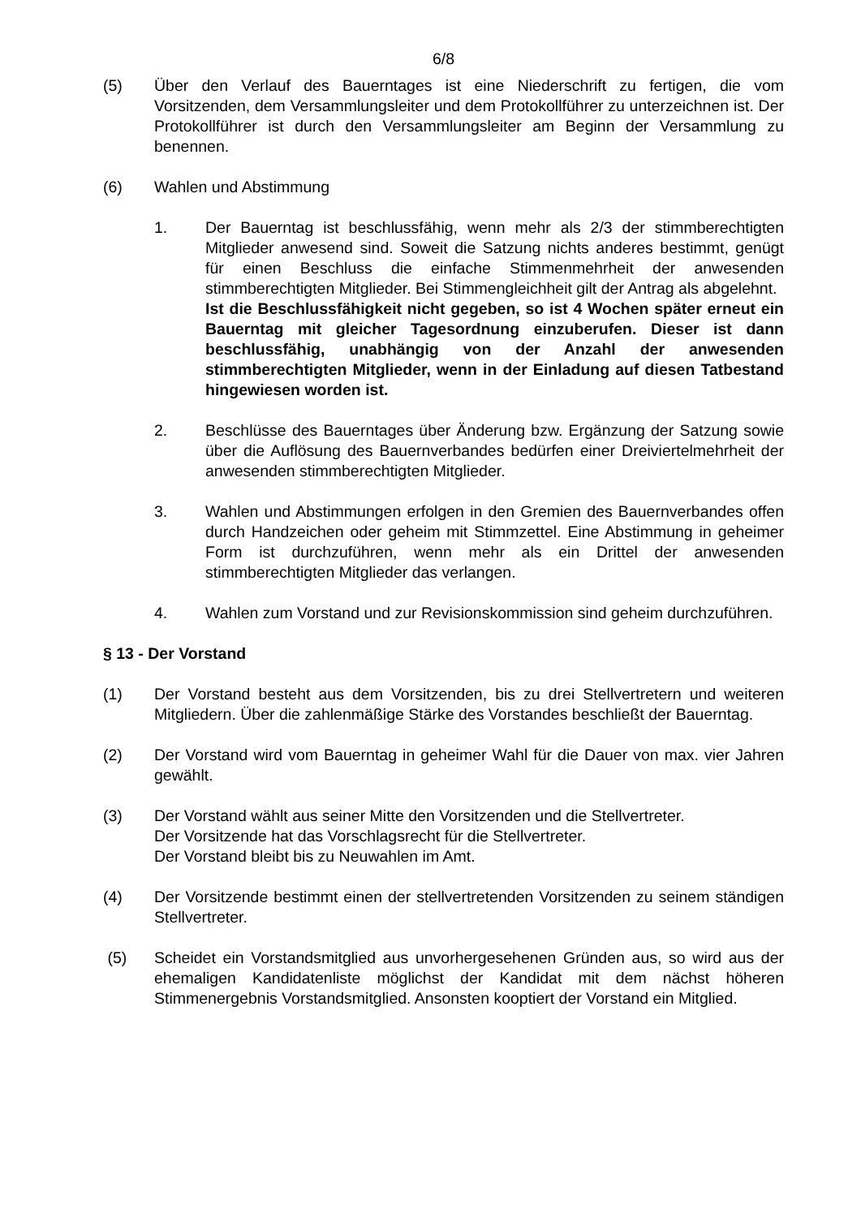6/8
(5) Über den Verlauf des Bauerntages ist eine Niederschrift zu fertigen, die vom Vorsitzenden, dem Versammlungsleiter und dem Protokollführer zu unterzeichnen ist. Der Protokollführer ist durch den Versammlungsleiter am Beginn der Versammlung zu benennen.
(6) Wahlen und Abstimmung
1. Der Bauerntag ist beschlussfähig, wenn mehr als 2/3 der stimmberechtigten Mitglieder anwesend sind. Soweit die Satzung nichts anderes bestimmt, genügt für einen Beschluss die einfache Stimmenmehrheit der anwesenden stimmberechtigten Mitglieder. Bei Stimmengleichheit gilt der Antrag als abgelehnt.
Ist die Beschlussfähigkeit nicht gegeben, so ist 4 Wochen später erneut ein Bauerntag mit gleicher Tagesordnung einzuberufen. Dieser ist dann beschlussfähig, unabhängig von der Anzahl der anwesenden stimmberechtigten Mitglieder, wenn in der Einladung auf diesen Tatbestand hingewiesen worden ist.
2. Beschlüsse des Bauerntages über Änderung bzw. Ergänzung der Satzung sowie über die Auflösung des Bauernverbandes bedürfen einer Dreiviertelmehrheit der anwesenden stimmberechtigten Mitglieder.
3. Wahlen und Abstimmungen erfolgen in den Gremien des Bauernverbandes offen durch Handzeichen oder geheim mit Stimmzettel. Eine Abstimmung in geheimer Form ist durchzuführen, wenn mehr als ein Drittel der anwesenden stimmberechtigten Mitglieder das verlangen.
4. Wahlen zum Vorstand und zur Revisionskommission sind geheim durchzuführen.
§ 13 - Der Vorstand
(1) Der Vorstand besteht aus dem Vorsitzenden, bis zu drei Stellvertretern und weiteren Mitgliedern. Über die zahlenmäßige Stärke des Vorstandes beschließt der Bauerntag.
(2) Der Vorstand wird vom Bauerntag in geheimer Wahl für die Dauer von max. vier Jahren gewählt.
(3) Der Vorstand wählt aus seiner Mitte den Vorsitzenden und die Stellvertreter.
Der Vorsitzende hat das Vorschlagsrecht für die Stellvertreter.
Der Vorstand bleibt bis zu Neuwahlen im Amt.
(4) Der Vorsitzende bestimmt einen der stellvertretenden Vorsitzenden zu seinem ständigen Stellvertreter.
(5) Scheidet ein Vorstandsmitglied aus unvorhergesehenen Gründen aus, so wird aus der ehemaligen Kandidatenliste möglichst der Kandidat mit dem nächst höheren Stimmenergebnis Vorstandsmitglied. Ansonsten kooptiert der Vorstand ein Mitglied.